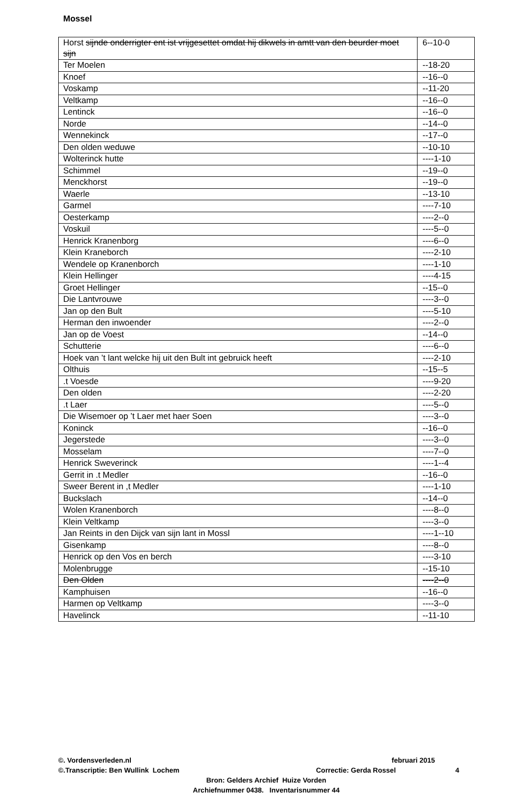Mossel
| Horst sijnde onderrigter ent ist vrijgesettet omdat hij dikwels in amtt van den beurder moet sijn | 6--10-0 |
| Ter Moelen | --18-20 |
| Knoef | --16--0 |
| Voskamp | --11-20 |
| Veltkamp | --16--0 |
| Lentinck | --16--0 |
| Norde | --14--0 |
| Wennekinck | --17--0 |
| Den olden weduwe | --10-10 |
| Wolterinck hutte | ----1-10 |
| Schimmel | --19--0 |
| Menckhorst | --19--0 |
| Waerle | --13-10 |
| Garmel | ----7-10 |
| Oesterkamp | ----2--0 |
| Voskuil | ----5--0 |
| Henrick Kranenborg | ----6--0 |
| Klein Kraneborch | ----2-10 |
| Wendele op Kranenborch | ----1-10 |
| Klein Hellinger | ----4-15 |
| Groet Hellinger | --15--0 |
| Die Lantvrouwe | ----3--0 |
| Jan op den Bult | ----5-10 |
| Herman den inwoender | ----2--0 |
| Jan op de Voest | --14--0 |
| Schutterie | ----6--0 |
| Hoek van ’t lant welcke hij uit den Bult int gebruick heeft | ----2-10 |
| Olthuis | --15--5 |
| .t Voesde | ----9-20 |
| Den olden | ----2-20 |
| .t Laer | ----5--0 |
| Die Wisemoer op ’t Laer met haer Soen | ----3--0 |
| Koninck | --16--0 |
| Jegerstede | ----3--0 |
| Mosselam | ----7--0 |
| Henrick Sweverinck | ----1--4 |
| Gerrit in .t Medler | --16--0 |
| Sweer Berent in ,t Medler | ----1-10 |
| Buckslach | --14--0 |
| Wolen Kranenborch | ----8--0 |
| Klein Veltkamp | ----3--0 |
| Jan Reints in den Dijck van sijn lant in Mossl | ----1--10 |
| Gisenkamp | ----8--0 |
| Henrick op den Vos en berch | ----3-10 |
| Molenbrugge | --15-10 |
| Den Olden | ----2--0 |
| Kamphuisen | --16--0 |
| Harmen op Veltkamp | ----3--0 |
| Havelinck | --11-10 |
©. Vordensverleden.nl februari 2015
©.Transcriptie: Ben Wullink Lochem Correctie: Gerda Rossel 4
Bron: Gelders Archief Huize Vorden
Archiefnummer 0438. Inventarisnummer 44